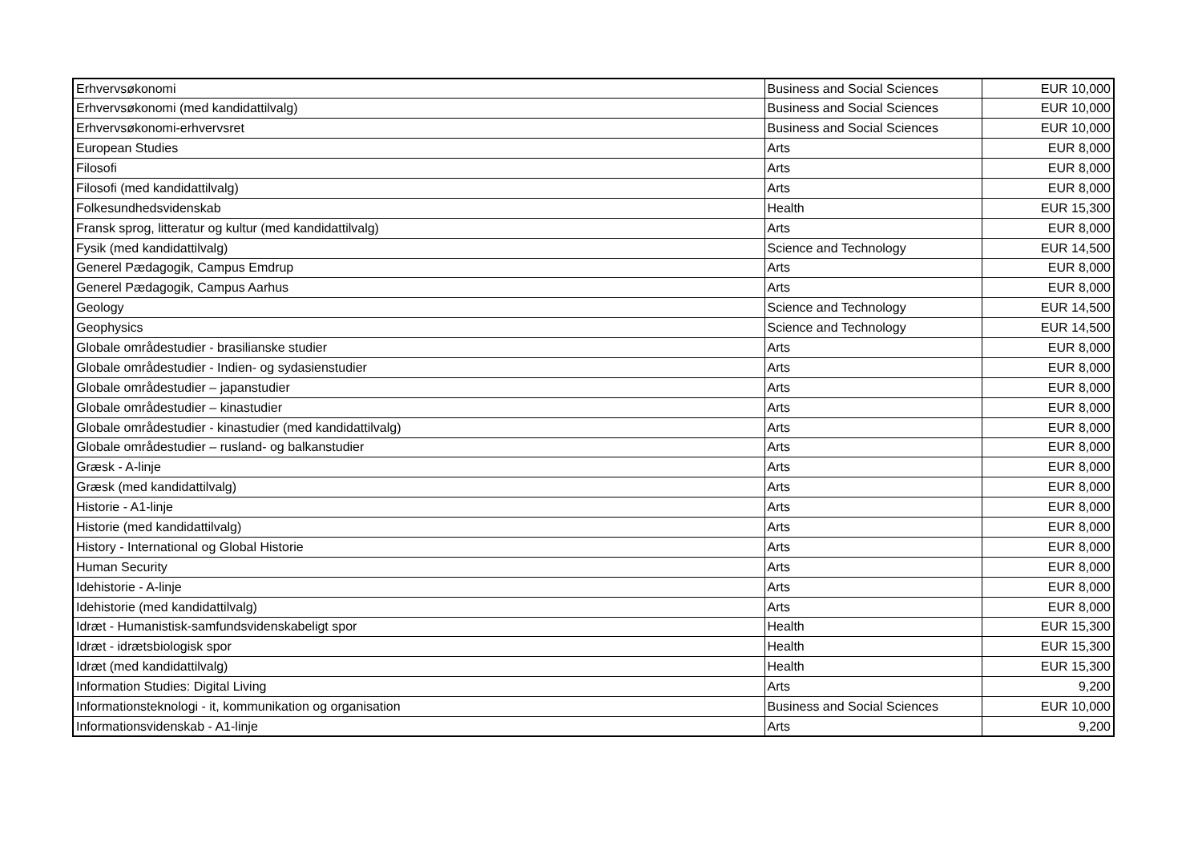| Erhvervsøkonomi | Business and Social Sciences | EUR 10,000 |
| Erhvervsøkonomi (med kandidattilvalg) | Business and Social Sciences | EUR 10,000 |
| Erhvervsøkonomi-erhvervsret | Business and Social Sciences | EUR 10,000 |
| European Studies | Arts | EUR 8,000 |
| Filosofi | Arts | EUR 8,000 |
| Filosofi (med kandidattilvalg) | Arts | EUR 8,000 |
| Folkesundhedsvidenskab | Health | EUR 15,300 |
| Fransk sprog, litteratur og kultur (med kandidattilvalg) | Arts | EUR 8,000 |
| Fysik (med kandidattilvalg) | Science and Technology | EUR 14,500 |
| Generel Pædagogik, Campus Emdrup | Arts | EUR 8,000 |
| Generel Pædagogik, Campus Aarhus | Arts | EUR 8,000 |
| Geology | Science and Technology | EUR 14,500 |
| Geophysics | Science and Technology | EUR 14,500 |
| Globale områdestudier - brasilianske studier | Arts | EUR 8,000 |
| Globale områdestudier - Indien- og sydasienstudier | Arts | EUR 8,000 |
| Globale områdestudier – japanstudier | Arts | EUR 8,000 |
| Globale områdestudier – kinastudier | Arts | EUR 8,000 |
| Globale områdestudier - kinastudier (med kandidattilvalg) | Arts | EUR 8,000 |
| Globale områdestudier – rusland- og balkanstudier | Arts | EUR 8,000 |
| Græsk - A-linje | Arts | EUR 8,000 |
| Græsk (med kandidattilvalg) | Arts | EUR 8,000 |
| Historie - A1-linje | Arts | EUR 8,000 |
| Historie (med kandidattilvalg) | Arts | EUR 8,000 |
| History - International og Global Historie | Arts | EUR 8,000 |
| Human Security | Arts | EUR 8,000 |
| Idehistorie - A-linje | Arts | EUR 8,000 |
| Idehistorie (med kandidattilvalg) | Arts | EUR 8,000 |
| Idræt - Humanistisk-samfundsvidenskabeligt spor | Health | EUR 15,300 |
| Idræt - idrætsbiologisk spor | Health | EUR 15,300 |
| Idræt (med kandidattilvalg) | Health | EUR 15,300 |
| Information Studies: Digital Living | Arts | 9,200 |
| Informationsteknologi - it, kommunikation og organisation | Business and Social Sciences | EUR 10,000 |
| Informationsvidenskab - A1-linje | Arts | 9,200 |